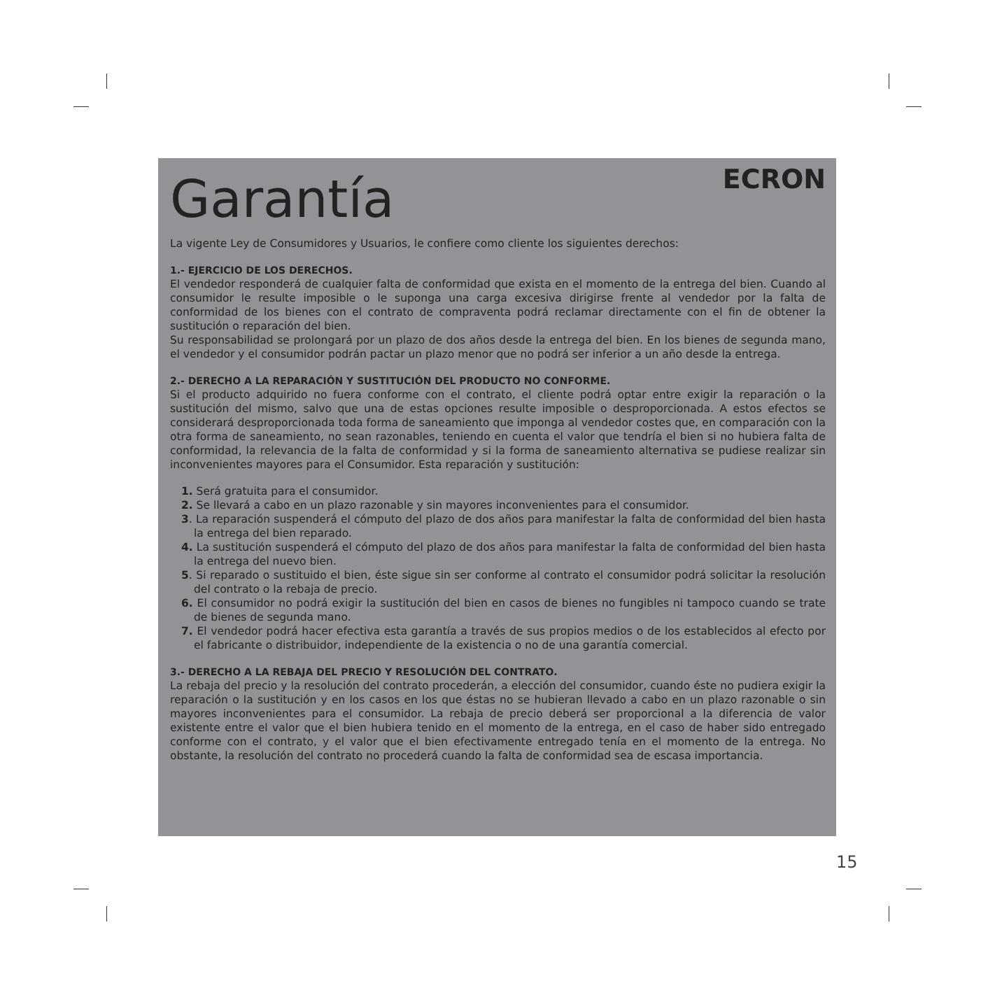Garantía
ECRON
La vigente Ley de Consumidores y Usuarios, le confiere como cliente los siguientes derechos:
1.- EJERCICIO DE LOS DERECHOS.
El vendedor responderá de cualquier falta de conformidad que exista en el momento de la entrega del bien. Cuando al consumidor le resulte imposible o le suponga una carga excesiva dirigirse frente al vendedor por la falta de conformidad de los bienes con el contrato de compraventa podrá reclamar directamente con el fin de obtener la sustitución o reparación del bien.
Su responsabilidad se prolongará por un plazo de dos años desde la entrega del bien. En los bienes de segunda mano, el vendedor y el consumidor podrán pactar un plazo menor que no podrá ser inferior a un año desde la entrega.
2.- DERECHO A LA REPARACIÓN Y SUSTITUCIÓN DEL PRODUCTO NO CONFORME.
Si el producto adquirido no fuera conforme con el contrato, el cliente podrá optar entre exigir la reparación o la sustitución del mismo, salvo que una de estas opciones resulte imposible o desproporcionada. A estos efectos se considerará desproporcionada toda forma de saneamiento que imponga al vendedor costes que, en comparación con la otra forma de saneamiento, no sean razonables, teniendo en cuenta el valor que tendría el bien si no hubiera falta de conformidad, la relevancia de la falta de conformidad y si la forma de saneamiento alternativa se pudiese realizar sin inconvenientes mayores para el Consumidor. Esta reparación y sustitución:
1. Será gratuita para el consumidor.
2. Se llevará a cabo en un plazo razonable y sin mayores inconvenientes para el consumidor.
3. La reparación suspenderá el cómputo del plazo de dos años para manifestar la falta de conformidad del bien hasta la entrega del bien reparado.
4. La sustitución suspenderá el cómputo del plazo de dos años para manifestar la falta de conformidad del bien hasta la entrega del nuevo bien.
5. Si reparado o sustituido el bien, éste sigue sin ser conforme al contrato el consumidor podrá solicitar la resolución del contrato o la rebaja de precio.
6. El consumidor no podrá exigir la sustitución del bien en casos de bienes no fungibles ni tampoco cuando se trate de bienes de segunda mano.
7. El vendedor podrá hacer efectiva esta garantía a través de sus propios medios o de los establecidos al efecto por el fabricante o distribuidor, independiente de la existencia o no de una garantía comercial.
3.- DERECHO A LA REBAJA DEL PRECIO Y RESOLUCIÓN DEL CONTRATO.
La rebaja del precio y la resolución del contrato procederán, a elección del consumidor, cuando éste no pudiera exigir la reparación o la sustitución y en los casos en los que éstas no se hubieran llevado a cabo en un plazo razonable o sin mayores inconvenientes para el consumidor. La rebaja de precio deberá ser proporcional a la diferencia de valor existente entre el valor que el bien hubiera tenido en el momento de la entrega, en el caso de haber sido entregado conforme con el contrato, y el valor que el bien efectivamente entregado tenía en el momento de la entrega. No obstante, la resolución del contrato no procederá cuando la falta de conformidad sea de escasa importancia.
15